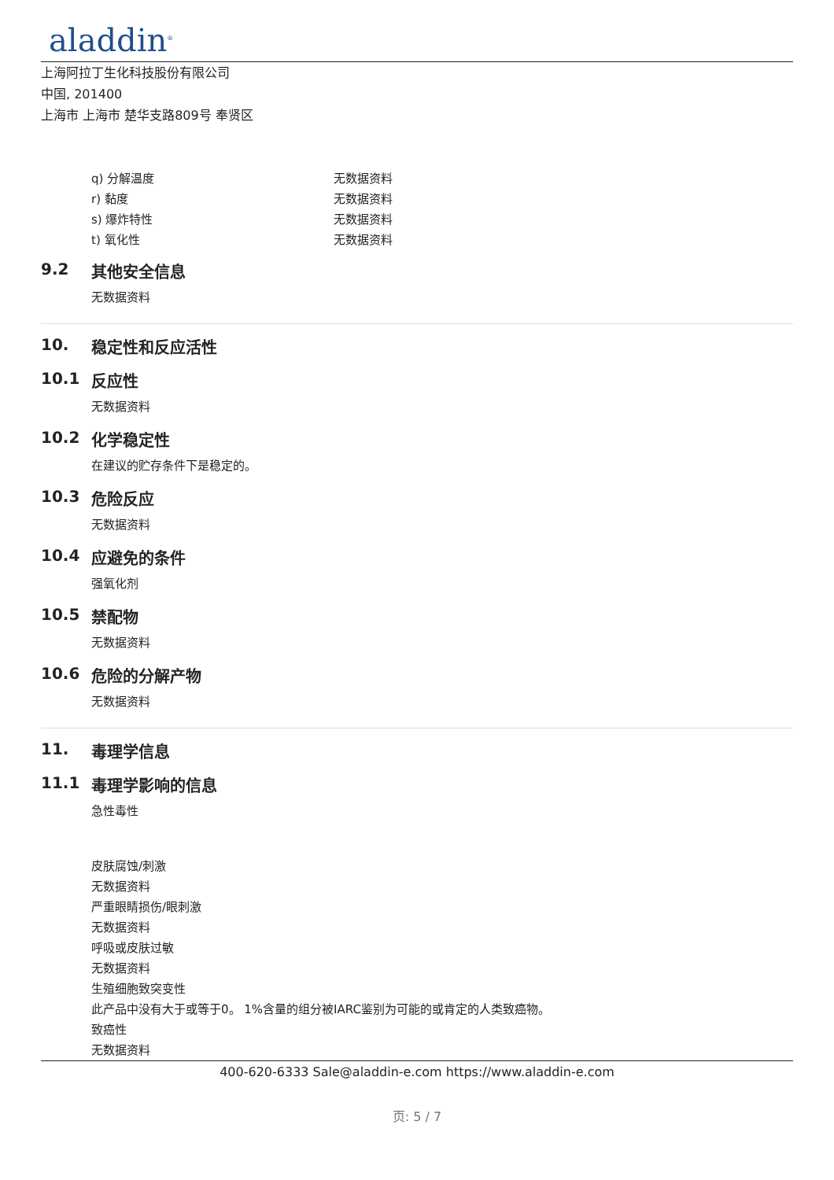aladdin<sup>®</sup>
上海阿拉丁生化科技股份有限公司
中国, 201400
上海市 上海市 楚华支路809号 奉贤区
| q) 分解温度 | 无数据资料 |
| r) 黏度 | 无数据资料 |
| s) 爆炸特性 | 无数据资料 |
| t) 氧化性 | 无数据资料 |
9.2 其他安全信息
无数据资料
10. 稳定性和反应活性
10.1 反应性
无数据资料
10.2 化学稳定性
在建议的贮存条件下是稳定的。
10.3 危险反应
无数据资料
10.4 应避免的条件
强氧化剂
10.5 禁配物
无数据资料
10.6 危险的分解产物
无数据资料
11. 毒理学信息
11.1 毒理学影响的信息
急性毒性
皮肤腐蚀/刺激
无数据资料
严重眼睛损伤/眼刺激
无数据资料
呼吸或皮肤过敏
无数据资料
生殖细胞致突变性
此产品中没有大于或等于0。 1%含量的组分被IARC鉴别为可能的或肯定的人类致癌物。
致癌性
无数据资料
400-620-6333 Sale@aladdin-e.com https://www.aladdin-e.com
页: 5 / 7